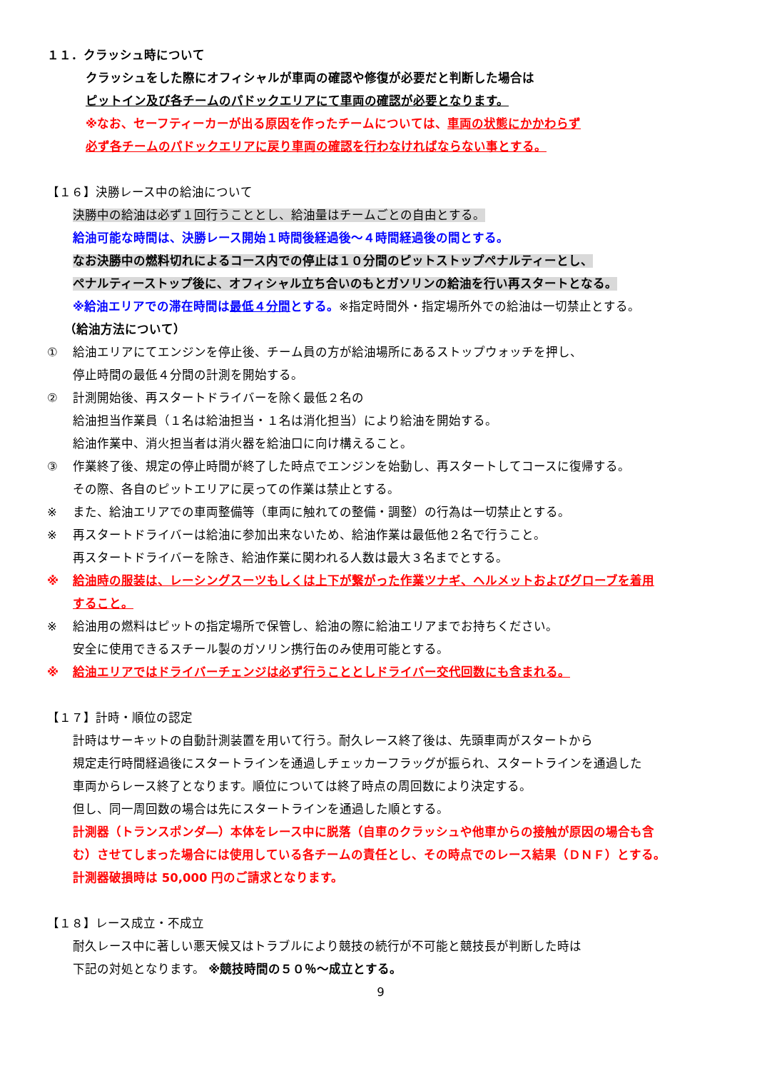１１．クラッシュ時について
クラッシュをした際にオフィシャルが車両の確認や修復が必要だと判断した場合は
ピットイン及び各チームのパドックエリアにて車両の確認が必要となります。
※なお、セーフティーカーが出る原因を作ったチームについては、車両の状態にかかわらず
必ず各チームのパドックエリアに戻り車両の確認を行わなければならない事とする。
【１６】決勝レース中の給油について
決勝中の給油は必ず１回行うこととし、給油量はチームごとの自由とする。
給油可能な時間は、決勝レース開始１時間後経過後～４時間経過後の間とする。
なお決勝中の燃料切れによるコース内での停止は１０分間のピットストップペナルティーとし、
ペナルティーストップ後に、オフィシャル立ち合いのもとガソリンの給油を行い再スタートとなる。
※給油エリアでの滞在時間は最低４分間とする。※指定時間外・指定場所外での給油は一切禁止とする。
（給油方法について）
① 給油エリアにてエンジンを停止後、チーム員の方が給油場所にあるストップウォッチを押し、
停止時間の最低４分間の計測を開始する。
② 計測開始後、再スタートドライバーを除く最低２名の
給油担当作業員（１名は給油担当・１名は消化担当）により給油を開始する。
給油作業中、消火担当者は消火器を給油口に向け構えること。
③ 作業終了後、規定の停止時間が終了した時点でエンジンを始動し、再スタートしてコースに復帰する。
その際、各自のピットエリアに戻っての作業は禁止とする。
※ また、給油エリアでの車両整備等（車両に触れての整備・調整）の行為は一切禁止とする。
※ 再スタートドライバーは給油に参加出来ないため、給油作業は最低他２名で行うこと。
再スタートドライバーを除き、給油作業に関われる人数は最大３名までとする。
※ 給油時の服装は、レーシングスーツもしくは上下が繋がった作業ツナギ、ヘルメットおよびグローブを着用
すること。
※ 給油用の燃料はピットの指定場所で保管し、給油の際に給油エリアまでお持ちください。
安全に使用できるスチール製のガソリン携行缶のみ使用可能とする。
※ 給油エリアではドライバーチェンジは必ず行うこととしドライバー交代回数にも含まれる。
【１７】計時・順位の認定
計時はサーキットの自動計測装置を用いて行う。耐久レース終了後は、先頭車両がスタートから
規定走行時間経過後にスタートラインを通過しチェッカーフラッグが振られ、スタートラインを通過した
車両からレース終了となります。順位については終了時点の周回数により決定する。
但し、同一周回数の場合は先にスタートラインを通過した順とする。
計測器（トランスポンダ―）本体をレース中に脱落（自車のクラッシュや他車からの接触が原因の場合も含
む）させてしまった場合には使用している各チームの責任とし、その時点でのレース結果（ＤＮＦ）とする。
計測器破損時は 50,000 円のご請求となります。
【１８】レース成立・不成立
耐久レース中に著しい悪天候又はトラブルにより競技の続行が不可能と競技長が判断した時は
下記の対処となります。 ※競技時間の５０％～成立とする。
9